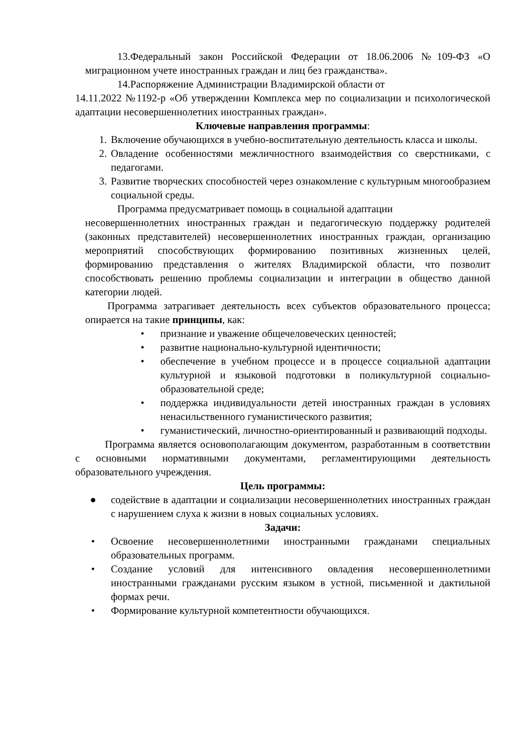13.Федеральный закон Российской Федерации от 18.06.2006 №109-ФЗ «О миграционном учете иностранных граждан и лиц без гражданства».
14.Распоряжение Администрации Владимирской области от
14.11.2022 №1192-р «Об утверждении Комплекса мер по социализации и психологической адаптации несовершеннолетних иностранных граждан».
Ключевые направления программы:
1. Включение обучающихся в учебно-воспитательную деятельность класса и школы.
2. Овладение особенностями межличностного взаимодействия со сверстниками, с педагогами.
3. Развитие творческих способностей через ознакомление с культурным многообразием социальной среды.
Программа предусматривает помощь в социальной адаптации
несовершеннолетних иностранных граждан и педагогическую поддержку родителей (законных представителей) несовершеннолетних иностранных граждан, организацию мероприятий способствующих формированию позитивных жизненных целей, формированию представления о жителях Владимирской области, что позволит способствовать решению проблемы социализации и интеграции в общество данной категории людей.
Программа затрагивает деятельность всех субъектов образовательного процесса; опирается на такие принципы, как:
• признание и уважение общечеловеческих ценностей;
• развитие национально-культурной идентичности;
• обеспечение в учебном процессе и в процессе социальной адаптации культурной и языковой подготовки в поликультурной социально-образовательной среде;
• поддержка индивидуальности детей иностранных граждан в условиях ненасильственного гуманистического развития;
• гуманистический, личностно-ориентированный и развивающий подходы.
Программа является основополагающим документом, разработанным в соответствии с основными нормативными документами, регламентирующими деятельность образовательного учреждения.
Цель программы:
● содействие в адаптации и социализации несовершеннолетних иностранных граждан с нарушением слуха к жизни в новых социальных условиях.
Задачи:
• Освоение несовершеннолетними иностранными гражданами специальных образовательных программ.
• Создание условий для интенсивного овладения несовершеннолетними иностранными гражданами русским языком в устной, письменной и дактильной формах речи.
• Формирование культурной компетентности обучающихся.